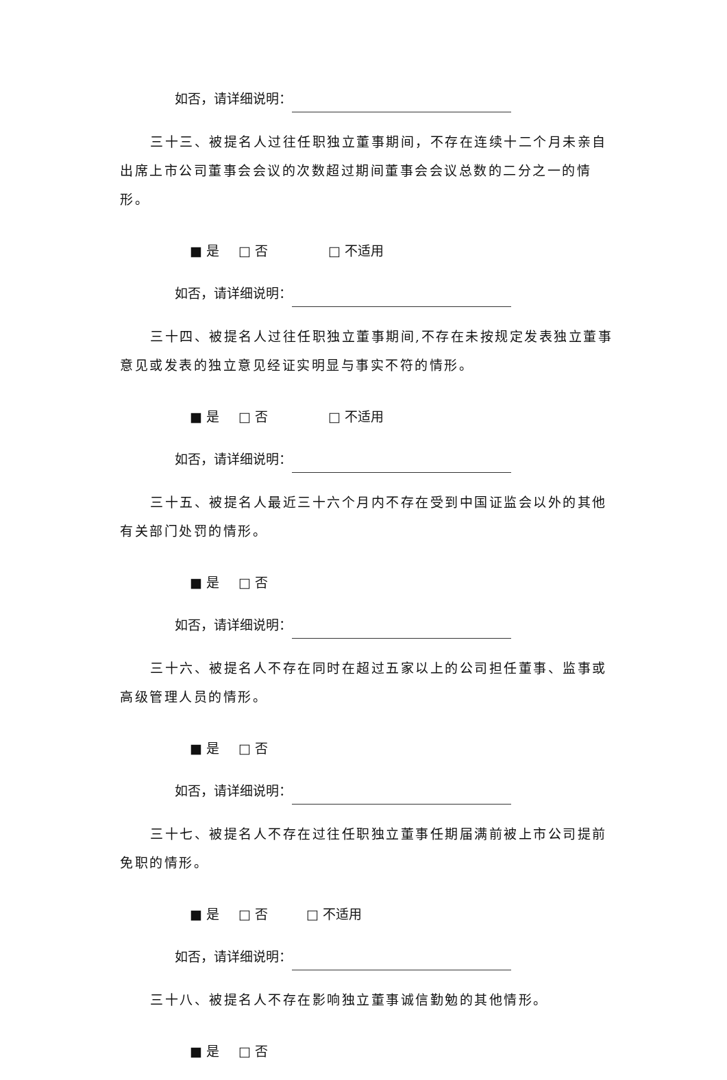如否，请详细说明：
三十三、被提名人过往任职独立董事期间，不存在连续十二个月未亲自出席上市公司董事会会议的次数超过期间董事会会议总数的二分之一的情形。
■ 是 □ 否 □ 不适用
如否，请详细说明：
三十四、被提名人过往任职独立董事期间,不存在未按规定发表独立董事意见或发表的独立意见经证实明显与事实不符的情形。
■ 是 □ 否 □ 不适用
如否，请详细说明：
三十五、被提名人最近三十六个月内不存在受到中国证监会以外的其他有关部门处罚的情形。
■ 是 □ 否
如否，请详细说明：
三十六、被提名人不存在同时在超过五家以上的公司担任董事、监事或高级管理人员的情形。
■ 是 □ 否
如否，请详细说明：
三十七、被提名人不存在过往任职独立董事任期届满前被上市公司提前免职的情形。
■ 是 □ 否 □ 不适用
如否，请详细说明：
三十八、被提名人不存在影响独立董事诚信勤勉的其他情形。
■ 是 □ 否